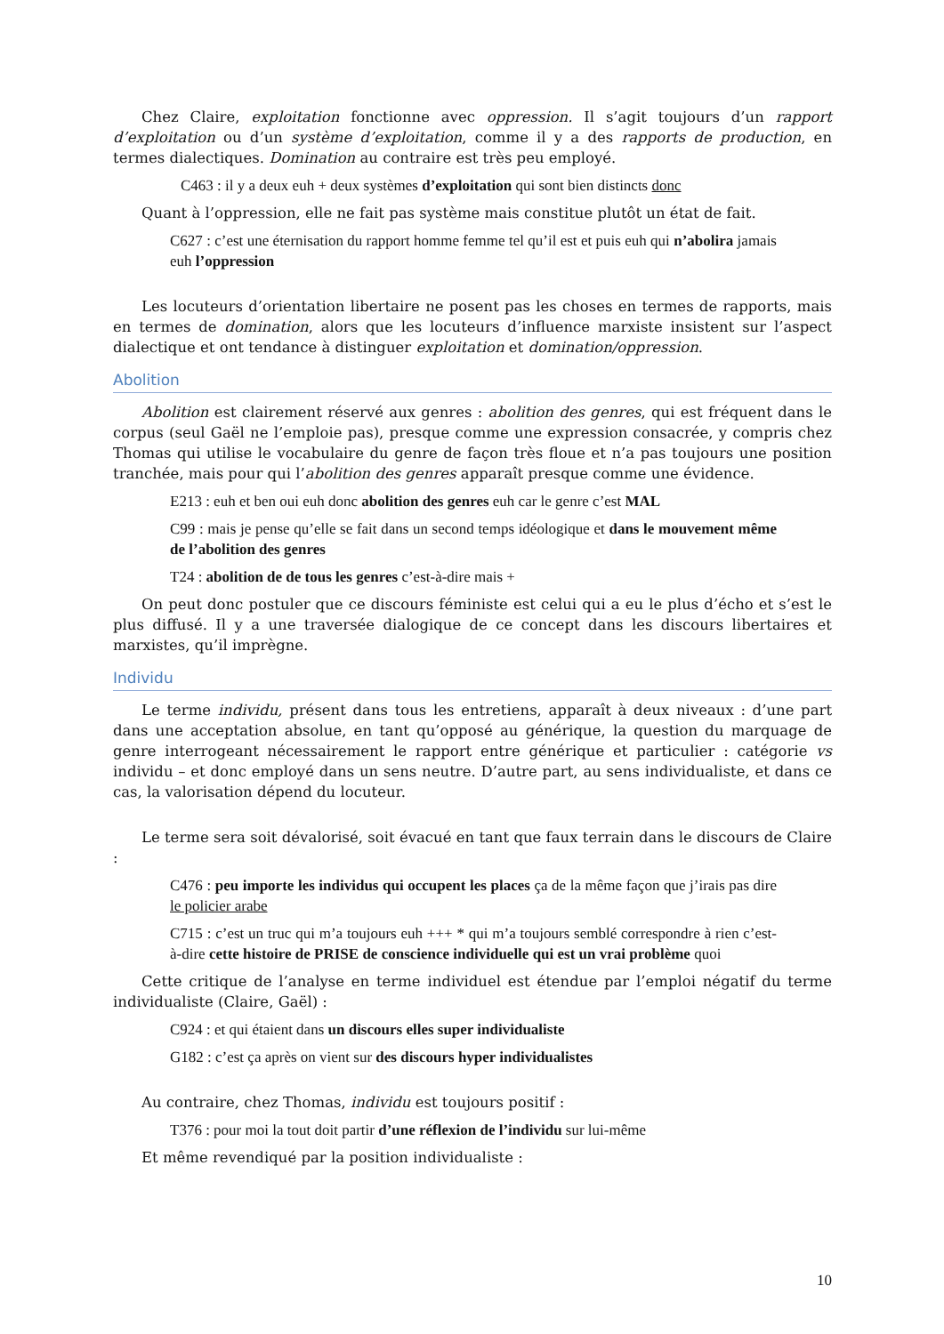Chez Claire, exploitation fonctionne avec oppression. Il s’agit toujours d’un rapport d’exploitation ou d’un système d’exploitation, comme il y a des rapports de production, en termes dialectiques. Domination au contraire est très peu employé.
C463 : il y a deux euh + deux systèmes d’exploitation qui sont bien distincts donc
Quant à l’oppression, elle ne fait pas système mais constitue plutôt un état de fait.
C627 : c’est une éternisation du rapport homme femme tel qu’il est et puis euh qui n’abolira jamais euh l’oppression
Les locuteurs d’orientation libertaire ne posent pas les choses en termes de rapports, mais en termes de domination, alors que les locuteurs d’influence marxiste insistent sur l’aspect dialectique et ont tendance à distinguer exploitation et domination/oppression.
Abolition
Abolition est clairement réservé aux genres : abolition des genres, qui est fréquent dans le corpus (seul Gaël ne l’emploie pas), presque comme une expression consacrée, y compris chez Thomas qui utilise le vocabulaire du genre de façon très floue et n’a pas toujours une position tranchée, mais pour qui l’abolition des genres apparaît presque comme une évidence.
E213 : euh et ben oui euh donc abolition des genres euh car le genre c’est MAL
C99 : mais je pense qu’elle se fait dans un second temps idéologique et dans le mouvement même de l’abolition des genres
T24 : abolition de de tous les genres c’est-à-dire mais +
On peut donc postuler que ce discours féministe est celui qui a eu le plus d’écho et s’est le plus diffusé. Il y a une traversée dialogique de ce concept dans les discours libertaires et marxistes, qu’il imprègne.
Individu
Le terme individu, présent dans tous les entretiens, apparaît à deux niveaux : d’une part dans une acceptation absolue, en tant qu’opposé au générique, la question du marquage de genre interrogeant nécessairement le rapport entre générique et particulier : catégorie vs individu – et donc employé dans un sens neutre. D’autre part, au sens individualiste, et dans ce cas, la valorisation dépend du locuteur.
Le terme sera soit dévalorisé, soit évacué en tant que faux terrain dans le discours de Claire :
C476 : peu importe les individus qui occupent les places ça de la même façon que j’irais pas dire le policier arabe
C715 : c’est un truc qui m’a toujours euh +++ * qui m’a toujours semblé correspondre à rien c’est-à-dire cette histoire de PRISE de conscience individuelle qui est un vrai problème quoi
Cette critique de l’analyse en terme individuel est étendue par l’emploi négatif du terme individualiste (Claire, Gaël) :
C924 : et qui étaient dans un discours elles super individualiste
G182 : c’est ça après on vient sur des discours hyper individualistes
Au contraire, chez Thomas, individu est toujours positif :
T376 : pour moi la tout doit partir d’une réflexion de l’individu sur lui-même
Et même revendiqué par la position individualiste :
10